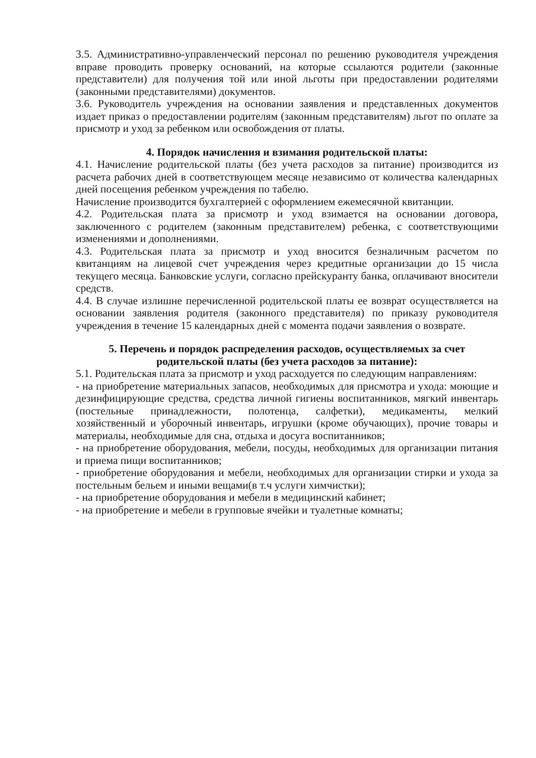3.5. Административно-управленческий персонал по решению руководителя учреждения вправе проводить проверку оснований, на которые ссылаются родители (законные представители) для получения той или иной льготы при предоставлении родителями (законными представителями) документов.
3.6. Руководитель учреждения на основании заявления и представленных документов издает приказ о предоставлении родителям (законным представителям) льгот по оплате за присмотр и уход за ребенком или освобождения от платы.
4. Порядок начисления и взимания родительской платы:
4.1. Начисление родительской платы (без учета расходов за питание) производится из расчета рабочих дней в соответствующем месяце независимо от количества календарных дней посещения ребенком учреждения по табелю.
Начисление производится бухгалтерией с оформлением ежемесячной квитанции.
4.2. Родительская плата за присмотр и уход взимается на основании договора, заключенного с родителем (законным представителем) ребенка, с соответствующими изменениями и дополнениями.
4.3. Родительская плата за присмотр и уход вносится безналичным расчетом по квитанциям на лицевой счет учреждения через кредитные организации до 15 числа текущего месяца. Банковские услуги, согласно прейскуранту банка, оплачивают вносители средств.
4.4. В случае излишне перечисленной родительской платы ее возврат осуществляется на основании заявления родителя (законного представителя) по приказу руководителя учреждения в течение 15 календарных дней с момента подачи заявления о возврате.
5. Перечень и порядок распределения расходов, осуществляемых за счет родительской платы (без учета расходов за питание):
5.1. Родительская плата за присмотр и уход расходуется по следующим направлениям:
- на приобретение материальных запасов, необходимых для присмотра и ухода: моющие и дезинфицирующие средства, средства личной гигиены воспитанников, мягкий инвентарь (постельные принадлежности, полотенца, салфетки), медикаменты, мелкий хозяйственный и уборочный инвентарь, игрушки (кроме обучающих), прочие товары и материалы, необходимые для сна, отдыха и досуга воспитанников;
- на приобретение оборудования, мебели, посуды, необходимых для организации питания и приема пищи воспитанников;
- приобретение оборудования и мебели, необходимых для организации стирки и ухода за постельным бельем и иными вещами(в т.ч услуги химчистки);
- на приобретение оборудования и мебели в медицинский кабинет;
- на приобретение и мебели в групповые ячейки и туалетные комнаты;